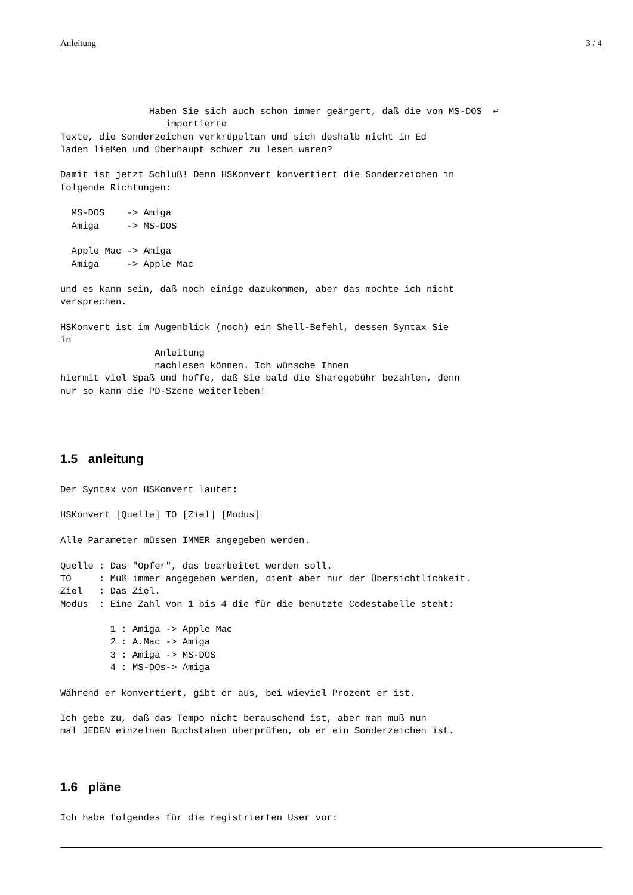Anleitung 3 / 4
                Haben Sie sich auch schon immer geärgert, daß die von MS-DOS  ↩
                   importierte
Texte, die Sonderzeichen verkrüpeltan und sich deshalb nicht in Ed
laden ließen und überhaupt schwer zu lesen waren?

Damit ist jetzt Schluß! Denn HSKonvert konvertiert die Sonderzeichen in
folgende Richtungen:

  MS-DOS    -> Amiga
  Amiga     -> MS-DOS

  Apple Mac -> Amiga
  Amiga     -> Apple Mac

und es kann sein, daß noch einige dazukommen, aber das möchte ich nicht
versprechen.

HSKonvert ist im Augenblick (noch) ein Shell-Befehl, dessen Syntax Sie
in
                 Anleitung
                 nachlesen können. Ich wünsche Ihnen
hiermit viel Spaß und hoffe, daß Sie bald die Sharegebühr bezahlen, denn
nur so kann die PD-Szene weiterleben!
1.5 anleitung
Der Syntax von HSKonvert lautet:

HSKonvert [Quelle] TO [Ziel] [Modus]

Alle Parameter müssen IMMER angegeben werden.

Quelle : Das "Opfer", das bearbeitet werden soll.
TO     : Muß immer angegeben werden, dient aber nur der Übersichtlichkeit.
Ziel   : Das Ziel.
Modus  : Eine Zahl von 1 bis 4 die für die benutzte Codestabelle steht:

         1 : Amiga -> Apple Mac
         2 : A.Mac -> Amiga
         3 : Amiga -> MS-DOS
         4 : MS-DOs-> Amiga

Während er konvertiert, gibt er aus, bei wieviel Prozent er ist.

Ich gebe zu, daß das Tempo nicht berauschend ist, aber man muß nun
mal JEDEN einzelnen Buchstaben überprüfen, ob er ein Sonderzeichen ist.
1.6 pläne
Ich habe folgendes für die registrierten User vor: